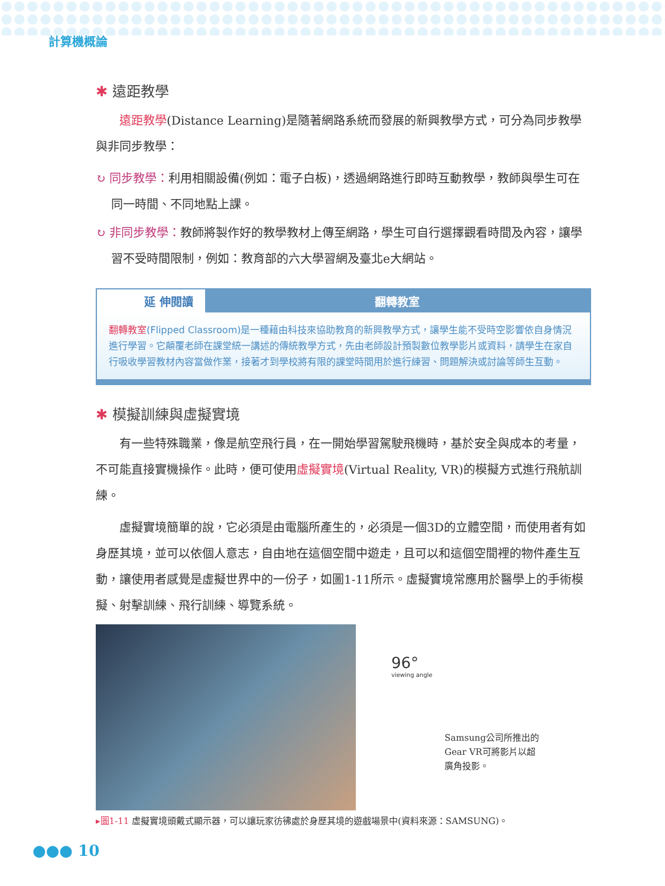計算機概論
✱ 遠距教學
遠距教學(Distance Learning)是隨著網路系統而發展的新興教學方式，可分為同步教學與非同步教學：
↻ 同步教學：利用相關設備(例如：電子白板)，透過網路進行即時互動教學，教師與學生可在同一時間、不同地點上課。
↻ 非同步教學：教師將製作好的教學教材上傳至網路，學生可自行選擇觀看時間及內容，讓學習不受時間限制，例如：教育部的六大學習網及臺北e大網站。
延 伸閱讀 翻轉教室
翻轉教室(Flipped Classroom)是一種藉由科技來協助教育的新興教學方式，讓學生能不受時空影響依自身情況進行學習。它顛覆老師在課堂統一講述的傳統教學方式，先由老師設計預製數位教學影片或資料，請學生在家自行吸收學習教材內容當做作業，接著才到學校將有限的課堂時間用於進行練習、問題解決或討論等師生互動。
✱ 模擬訓練與虛擬實境
有一些特殊職業，像是航空飛行員，在一開始學習駕駛飛機時，基於安全與成本的考量，不可能直接實機操作。此時，便可使用虛擬實境(Virtual Reality, VR)的模擬方式進行飛航訓練。
虛擬實境簡單的說，它必須是由電腦所產生的，必須是一個3D的立體空間，而使用者有如身歷其境，並可以依個人意志，自由地在這個空間中遊走，且可以和這個空間裡的物件產生互動，讓使用者感覺是虛擬世界中的一份子，如圖1-11所示。虛擬實境常應用於醫學上的手術模擬、射擊訓練、飛行訓練、導覽系統。
96°
viewing angle
Samsung公司所推出的
Gear VR可將影片以超
廣角投影。
▸圖1-11 虛擬實境頭戴式顯示器，可以讓玩家彷彿處於身歷其境的遊戲場景中(資料來源：SAMSUNG)。
●●● 10